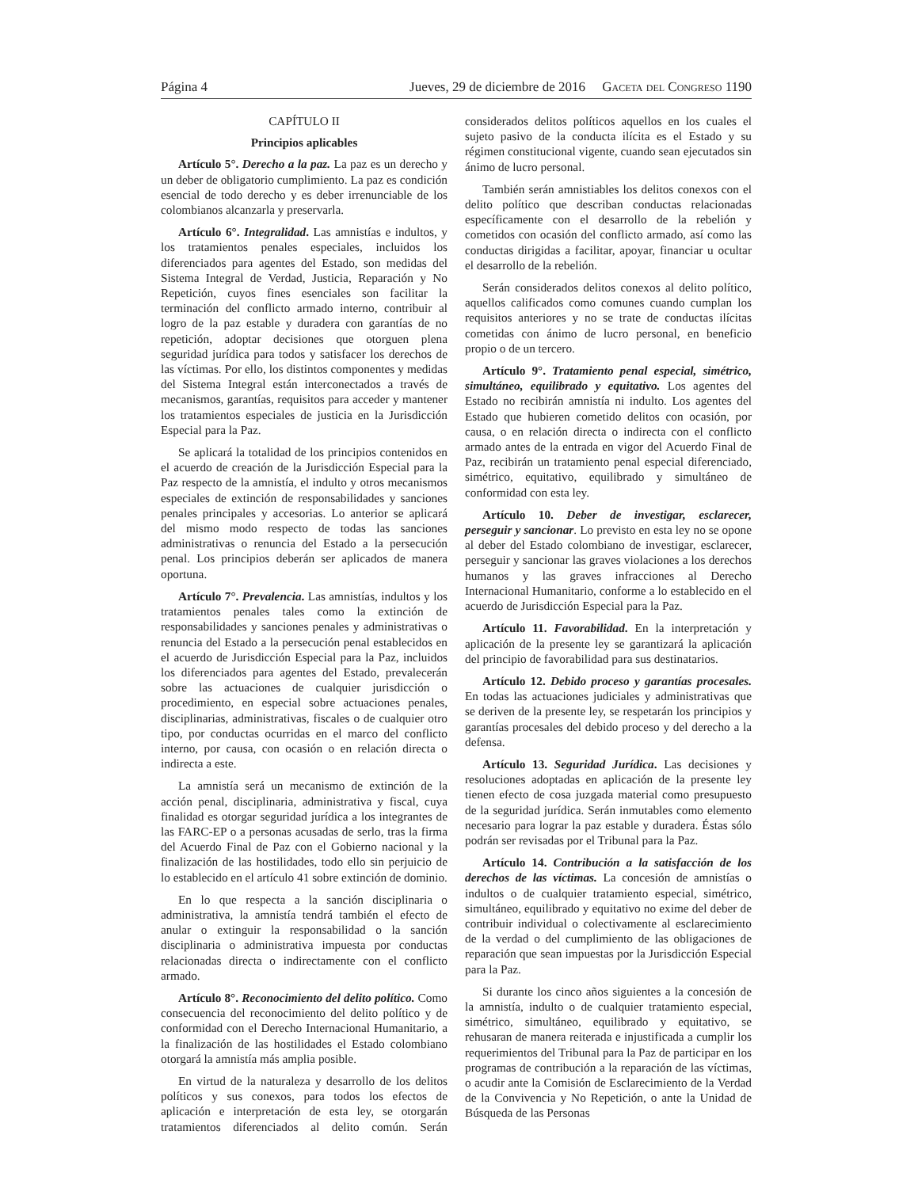Página 4 Jueves, 29 de diciembre de 2016 Gaceta del Congreso 1190
CAPÍTULO II
Principios aplicables
Artículo 5°. Derecho a la paz. La paz es un derecho y un deber de obligatorio cumplimiento. La paz es condición esencial de todo derecho y es deber irrenunciable de los colombianos alcanzarla y preservarla.
Artículo 6°. Integralidad. Las amnistías e indultos, y los tratamientos penales especiales, incluidos los diferenciados para agentes del Estado, son medidas del Sistema Integral de Verdad, Justicia, Reparación y No Repetición, cuyos fines esenciales son facilitar la terminación del conflicto armado interno, contribuir al logro de la paz estable y duradera con garantías de no repetición, adoptar decisiones que otorguen plena seguridad jurídica para todos y satisfacer los derechos de las víctimas. Por ello, los distintos componentes y medidas del Sistema Integral están interconectados a través de mecanismos, garantías, requisitos para acceder y mantener los tratamientos especiales de justicia en la Jurisdicción Especial para la Paz.
Se aplicará la totalidad de los principios contenidos en el acuerdo de creación de la Jurisdicción Especial para la Paz respecto de la amnistía, el indulto y otros mecanismos especiales de extinción de responsabilidades y sanciones penales principales y accesorias. Lo anterior se aplicará del mismo modo respecto de todas las sanciones administrativas o renuncia del Estado a la persecución penal. Los principios deberán ser aplicados de manera oportuna.
Artículo 7°. Prevalencia. Las amnistías, indultos y los tratamientos penales tales como la extinción de responsabilidades y sanciones penales y administrativas o renuncia del Estado a la persecución penal establecidos en el acuerdo de Jurisdicción Especial para la Paz, incluidos los diferenciados para agentes del Estado, prevalecerán sobre las actuaciones de cualquier jurisdicción o procedimiento, en especial sobre actuaciones penales, disciplinarias, administrativas, fiscales o de cualquier otro tipo, por conductas ocurridas en el marco del conflicto interno, por causa, con ocasión o en relación directa o indirecta a este.
La amnistía será un mecanismo de extinción de la acción penal, disciplinaria, administrativa y fiscal, cuya finalidad es otorgar seguridad jurídica a los integrantes de las FARC-EP o a personas acusadas de serlo, tras la firma del Acuerdo Final de Paz con el Gobierno nacional y la finalización de las hostilidades, todo ello sin perjuicio de lo establecido en el artículo 41 sobre extinción de dominio.
En lo que respecta a la sanción disciplinaria o administrativa, la amnistía tendrá también el efecto de anular o extinguir la responsabilidad o la sanción disciplinaria o administrativa impuesta por conductas relacionadas directa o indirectamente con el conflicto armado.
Artículo 8°. Reconocimiento del delito político. Como consecuencia del reconocimiento del delito político y de conformidad con el Derecho Internacional Humanitario, a la finalización de las hostilidades el Estado colombiano otorgará la amnistía más amplia posible.
En virtud de la naturaleza y desarrollo de los delitos políticos y sus conexos, para todos los efectos de aplicación e interpretación de esta ley, se otorgarán tratamientos diferenciados al delito común. Serán considerados delitos políticos aquellos en los cuales el sujeto pasivo de la conducta ilícita es el Estado y su régimen constitucional vigente, cuando sean ejecutados sin ánimo de lucro personal.
También serán amnistiables los delitos conexos con el delito político que describan conductas relacionadas específicamente con el desarrollo de la rebelión y cometidos con ocasión del conflicto armado, así como las conductas dirigidas a facilitar, apoyar, financiar u ocultar el desarrollo de la rebelión.
Serán considerados delitos conexos al delito político, aquellos calificados como comunes cuando cumplan los requisitos anteriores y no se trate de conductas ilícitas cometidas con ánimo de lucro personal, en beneficio propio o de un tercero.
Artículo 9°. Tratamiento penal especial, simétrico, simultáneo, equilibrado y equitativo. Los agentes del Estado no recibirán amnistía ni indulto. Los agentes del Estado que hubieren cometido delitos con ocasión, por causa, o en relación directa o indirecta con el conflicto armado antes de la entrada en vigor del Acuerdo Final de Paz, recibirán un tratamiento penal especial diferenciado, simétrico, equitativo, equilibrado y simultáneo de conformidad con esta ley.
Artículo 10. Deber de investigar, esclarecer, perseguir y sancionar. Lo previsto en esta ley no se opone al deber del Estado colombiano de investigar, esclarecer, perseguir y sancionar las graves violaciones a los derechos humanos y las graves infracciones al Derecho Internacional Humanitario, conforme a lo establecido en el acuerdo de Jurisdicción Especial para la Paz.
Artículo 11. Favorabilidad. En la interpretación y aplicación de la presente ley se garantizará la aplicación del principio de favorabilidad para sus destinatarios.
Artículo 12. Debido proceso y garantías procesales. En todas las actuaciones judiciales y administrativas que se deriven de la presente ley, se respetarán los principios y garantías procesales del debido proceso y del derecho a la defensa.
Artículo 13. Seguridad Jurídica. Las decisiones y resoluciones adoptadas en aplicación de la presente ley tienen efecto de cosa juzgada material como presupuesto de la seguridad jurídica. Serán inmutables como elemento necesario para lograr la paz estable y duradera. Éstas sólo podrán ser revisadas por el Tribunal para la Paz.
Artículo 14. Contribución a la satisfacción de los derechos de las víctimas. La concesión de amnistías o indultos o de cualquier tratamiento especial, simétrico, simultáneo, equilibrado y equitativo no exime del deber de contribuir individual o colectivamente al esclarecimiento de la verdad o del cumplimiento de las obligaciones de reparación que sean impuestas por la Jurisdicción Especial para la Paz.
Si durante los cinco años siguientes a la concesión de la amnistía, indulto o de cualquier tratamiento especial, simétrico, simultáneo, equilibrado y equitativo, se rehusaran de manera reiterada e injustificada a cumplir los requerimientos del Tribunal para la Paz de participar en los programas de contribución a la reparación de las víctimas, o acudir ante la Comisión de Esclarecimiento de la Verdad de la Convivencia y No Repetición, o ante la Unidad de Búsqueda de las Personas